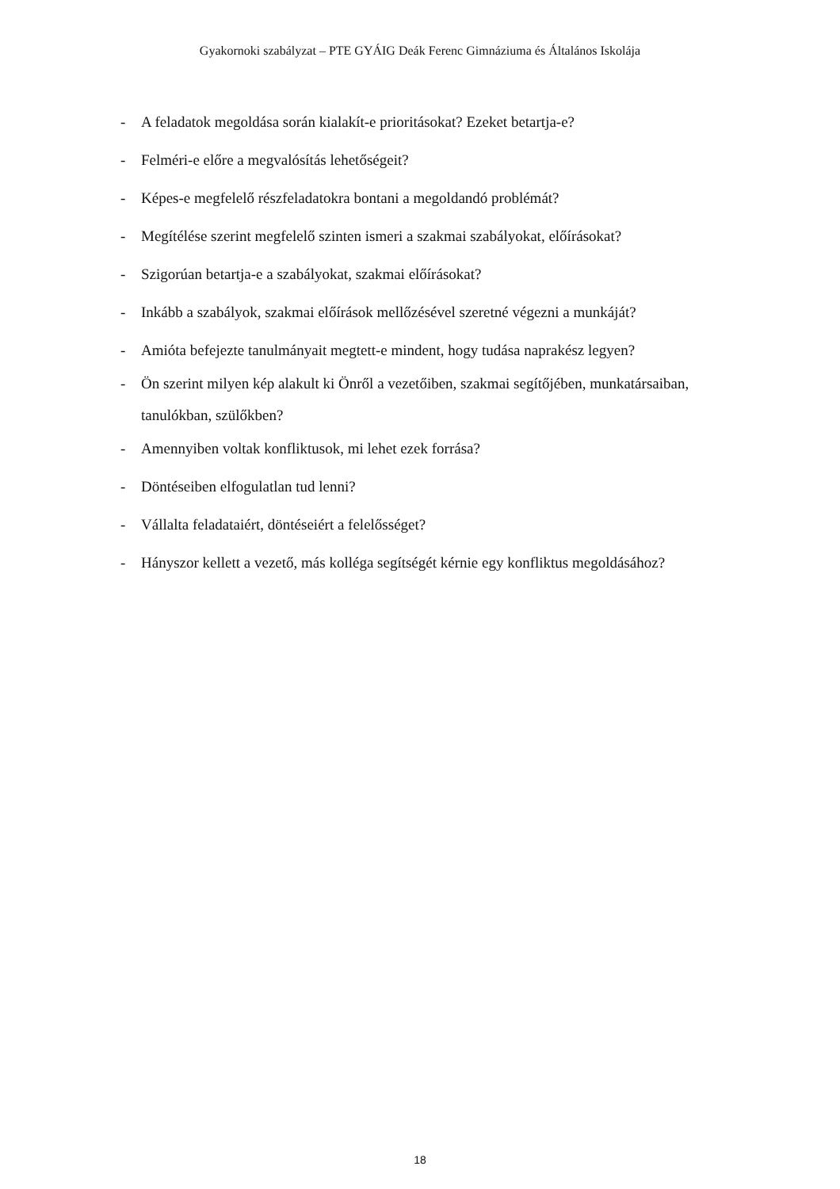Gyakornoki szabályzat – PTE GYÁIG Deák Ferenc Gimnáziuma és Általános Iskolája
- A feladatok megoldása során kialakít-e prioritásokat? Ezeket betartja-e?
- Felméri-e előre a megvalósítás lehetőségeit?
- Képes-e megfelelő részfeladatokra bontani a megoldandó problémát?
- Megítélése szerint megfelelő szinten ismeri a szakmai szabályokat, előírásokat?
- Szigorúan betartja-e a szabályokat, szakmai előírásokat?
- Inkább a szabályok, szakmai előírások mellőzésével szeretné végezni a munkáját?
- Amióta befejezte tanulmányait megtett-e mindent, hogy tudása naprakész legyen?
- Ön szerint milyen kép alakult ki Önről a vezetőiben, szakmai segítőjében, munkatársaiban, tanulókban, szülőkben?
- Amennyiben voltak konfliktusok, mi lehet ezek forrása?
- Döntéseiben elfogulatlan tud lenni?
- Vállalta feladataiért, döntéseiért a felelősséget?
- Hányszor kellett a vezető, más kolléga segítségét kérnie egy konfliktus megoldásához?
18